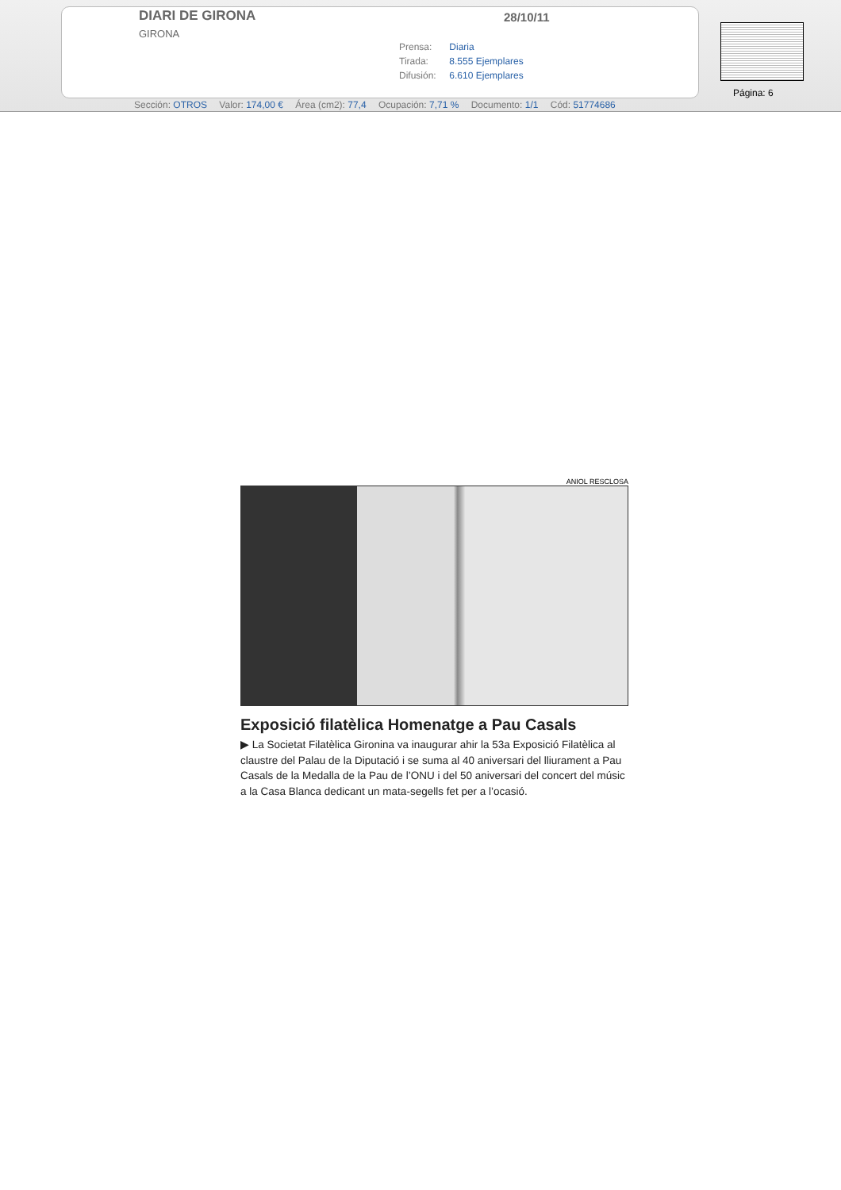DIARI DE GIRONA
GIRONA
28/10/11
Prensa: Diaria
Tirada: 8.555 Ejemplares
Difusión: 6.610 Ejemplares
Página: 6
Sección: OTROS Valor: 174,00 € Área (cm2): 77,4 Ocupación: 7,71 % Documento: 1/1 Cód: 51774686
ANIOL RESCLOSA
Exposició filatèlica Homenatge a Pau Casals
▶ La Societat Filatèlica Gironina va inaugurar ahir la 53a Exposició Filatèlica al claustre del Palau de la Diputació i se suma al 40 aniversari del lliurament a Pau Casals de la Medalla de la Pau de l’ONU i del 50 aniversari del concert del músic a la Casa Blanca dedicant un mata-segells fet per a l’ocasió.